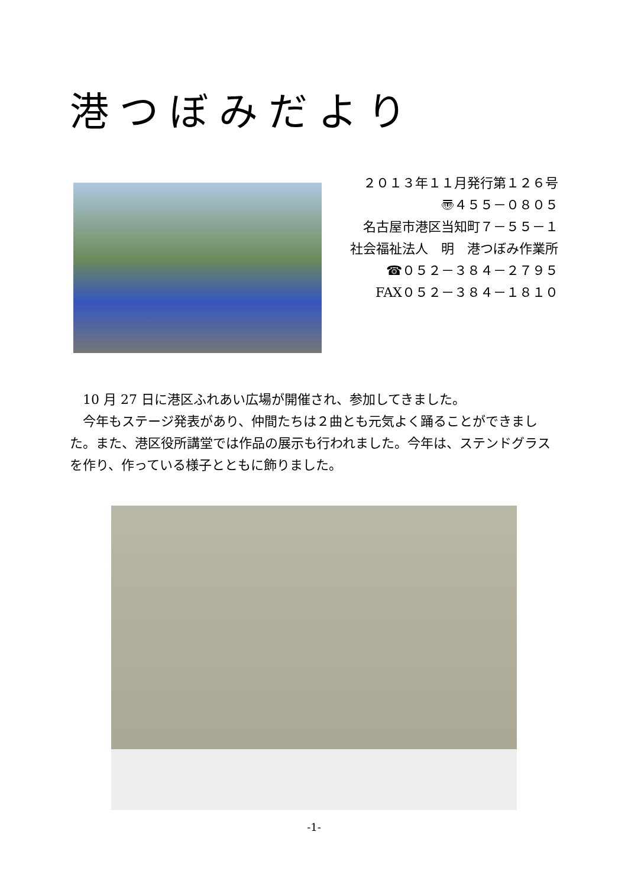港つぼみだより
２０１３年１１月発行第１２６号
〠４５５－０８０５
名古屋市港区当知町７－５５－１
社会福祉法人　明　港つぼみ作業所
☎０５２－３８４－２７９５
FAX０５２－３８４－１８１０
10 月 27 日に港区ふれあい広場が開催され、参加してきました。
今年もステージ発表があり、仲間たちは２曲とも元気よく踊ることができました。また、港区役所講堂では作品の展示も行われました。今年は、ステンドグラスを作り、作っている様子とともに飾りました。
-1-